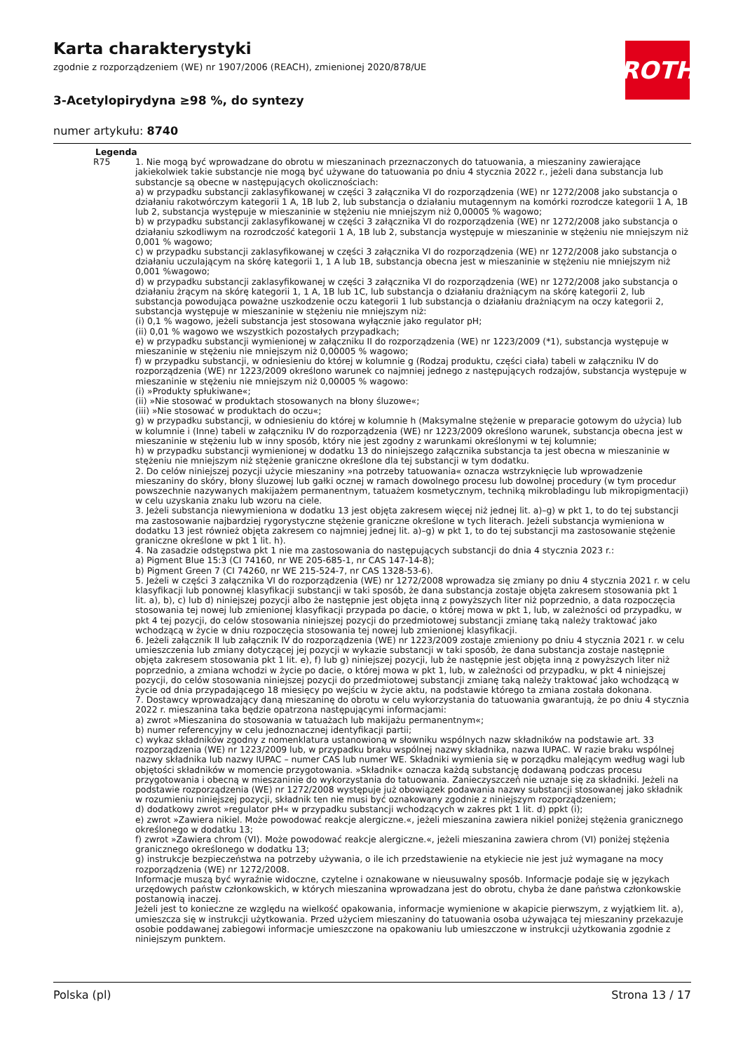Karta charakterystyki
zgodnie z rozporządzeniem (WE) nr 1907/2006 (REACH), zmienionej 2020/878/UE
3-Acetylopirydyna ≥98 %, do syntezy
numer artykułu: 8740
ROTH
Legenda
R75 1. Nie mogą być wprowadzane do obrotu w mieszaninach przeznaczonych do tatuowania, a mieszaniny zawierające jakiekolwiek takie substancje nie mogą być używane do tatuowania po dniu 4 stycznia 2022 r., jeżeli dana substancja lub substancje są obecne w następujących okolicznościach:
a) w przypadku substancji zaklasyfikowanej w części 3 załącznika VI do rozporządzenia (WE) nr 1272/2008 jako substancja o działaniu rakotwórczym kategorii 1 A, 1B lub 2, lub substancja o działaniu mutagennym na komórki rozrodcze kategorii 1 A, 1B lub 2, substancja występuje w mieszaninie w stężeniu nie mniejszym niż 0,00005 % wagowo;
b) w przypadku substancji zaklasyfikowanej w części 3 załącznika VI do rozporządzenia (WE) nr 1272/2008 jako substancja o działaniu szkodliwym na rozrodczość kategorii 1 A, 1B lub 2, substancja występuje w mieszaninie w stężeniu nie mniejszym niż 0,001 % wagowo;
c) w przypadku substancji zaklasyfikowanej w części 3 załącznika VI do rozporządzenia (WE) nr 1272/2008 jako substancja o działaniu uczulającym na skórę kategorii 1, 1 A lub 1B, substancja obecna jest w mieszaninie w stężeniu nie mniejszym niż 0,001 %wagowo;
d) w przypadku substancji zaklasyfikowanej w części 3 załącznika VI do rozporządzenia (WE) nr 1272/2008 jako substancja o działaniu żrącym na skórę kategorii 1, 1 A, 1B lub 1C, lub substancja o działaniu drażniącym na skórę kategorii 2, lub substancja powodująca poważne uszkodzenie oczu kategorii 1 lub substancja o działaniu drażniącym na oczy kategorii 2, substancja występuje w mieszaninie w stężeniu nie mniejszym niż:
(i) 0,1 % wagowo, jeżeli substancja jest stosowana wyłącznie jako regulator pH;
(ii) 0,01 % wagowo we wszystkich pozostałych przypadkach;
e) w przypadku substancji wymienionej w załączniku II do rozporządzenia (WE) nr 1223/2009 (*1), substancja występuje w mieszaninie w stężeniu nie mniejszym niż 0,00005 % wagowo;
f) w przypadku substancji, w odniesieniu do której w kolumnie g (Rodzaj produktu, części ciała) tabeli w załączniku IV do rozporządzenia (WE) nr 1223/2009 określono warunek co najmniej jednego z następujących rodzajów, substancja występuje w mieszaninie w stężeniu nie mniejszym niż 0,00005 % wagowo:
(i) »Produkty spłukiwane«;
(ii) »Nie stosować w produktach stosowanych na błony śluzowe«;
(iii) »Nie stosować w produktach do oczu«;
g) w przypadku substancji, w odniesieniu do której w kolumnie h (Maksymalne stężenie w preparacie gotowym do użycia) lub w kolumnie i (Inne) tabeli w załączniku IV do rozporządzenia (WE) nr 1223/2009 określono warunek, substancja obecna jest w mieszaninie w stężeniu lub w inny sposób, który nie jest zgodny z warunkami określonymi w tej kolumnie;
h) w przypadku substancji wymienionej w dodatku 13 do niniejszego załącznika substancja ta jest obecna w mieszaninie w stężeniu nie mniejszym niż stężenie graniczne określone dla tej substancji w tym dodatku.
2. Do celów niniejszej pozycji użycie mieszaniny »na potrzeby tatuowania« oznacza wstrzyknięcie lub wprowadzenie mieszaniny do skóry, błony śluzowej lub gałki ocznej w ramach dowolnego procesu lub dowolnej procedury (w tym procedur powszechnie nazywanych makijażem permanentnym, tatuażem kosmetycznym, techniką mikrobladingu lub mikropigmentacji) w celu uzyskania znaku lub wzoru na ciele.
3. Jeżeli substancja niewymieniona w dodatku 13 jest objęta zakresem więcej niż jednej lit. a)–g) w pkt 1, to do tej substancji ma zastosowanie najbardziej rygorystyczne stężenie graniczne określone w tych literach. Jeżeli substancja wymieniona w dodatku 13 jest również objęta zakresem co najmniej jednej lit. a)–g) w pkt 1, to do tej substancji ma zastosowanie stężenie graniczne określone w pkt 1 lit. h).
4. Na zasadzie odstępstwa pkt 1 nie ma zastosowania do następujących substancji do dnia 4 stycznia 2023 r.:
a) Pigment Blue 15:3 (CI 74160, nr WE 205-685-1, nr CAS 147-14-8);
b) Pigment Green 7 (CI 74260, nr WE 215-524-7, nr CAS 1328-53-6).
5. Jeżeli w części 3 załącznika VI do rozporządzenia (WE) nr 1272/2008 wprowadza się zmiany po dniu 4 stycznia 2021 r. w celu klasyfikacji lub ponownej klasyfikacji substancji w taki sposób, że dana substancja zostaje objęta zakresem stosowania pkt 1 lit. a), b), c) lub d) niniejszej pozycji albo że następnie jest objęta inną z powyższych liter niż poprzednio, a data rozpoczęcia stosowania tej nowej lub zmienionej klasyfikacji przypada po dacie, o której mowa w pkt 1, lub, w zależności od przypadku, w pkt 4 tej pozycji, do celów stosowania niniejszej pozycji do przedmiotowej substancji zmianę taką należy traktować jako wchodzącą w życie w dniu rozpoczęcia stosowania tej nowej lub zmienionej klasyfikacji.
6. Jeżeli załącznik II lub załącznik IV do rozporządzenia (WE) nr 1223/2009 zostaje zmieniony po dniu 4 stycznia 2021 r. w celu umieszczenia lub zmiany dotyczącej jej pozycji w wykazie substancji w taki sposób, że dana substancja zostaje następnie objęta zakresem stosowania pkt 1 lit. e), f) lub g) niniejszej pozycji, lub że następnie jest objęta inną z powyższych liter niż poprzednio, a zmiana wchodzi w życie po dacie, o której mowa w pkt 1, lub, w zależności od przypadku, w pkt 4 niniejszej pozycji, do celów stosowania niniejszej pozycji do przedmiotowej substancji zmianę taką należy traktować jako wchodzącą w życie od dnia przypadającego 18 miesięcy po wejściu w życie aktu, na podstawie którego ta zmiana została dokonana.
7. Dostawcy wprowadzający daną mieszaninę do obrotu w celu wykorzystania do tatuowania gwarantują, że po dniu 4 stycznia 2022 r. mieszanina taka będzie opatrzona następującymi informacjami:
a) zwrot »Mieszanina do stosowania w tatuażach lub makijażu permanentnym«;
b) numer referencyjny w celu jednoznacznej identyfikacji partii;
c) wykaz składników zgodny z nomenklatura ustanowioną w słowniku wspólnych nazw składników na podstawie art. 33 rozporządzenia (WE) nr 1223/2009 lub, w przypadku braku wspólnej nazwy składnika, nazwa IUPAC. W razie braku wspólnej nazwy składnika lub nazwy IUPAC – numer CAS lub numer WE. Składniki wymienia się w porządku malejącym według wagi lub objętości składników w momencie przygotowania. »Składnik« oznacza każdą substancję dodawaną podczas procesu przygotowania i obecną w mieszaninie do wykorzystania do tatuowania. Zanieczyszczeń nie uznaje się za składniki. Jeżeli na podstawie rozporządzenia (WE) nr 1272/2008 występuje już obowiązek podawania nazwy substancji stosowanej jako składnik w rozumieniu niniejszej pozycji, składnik ten nie musi być oznakowany zgodnie z niniejszym rozporządzeniem;
d) dodatkowy zwrot »regulator pH« w przypadku substancji wchodzących w zakres pkt 1 lit. d) ppkt (i);
e) zwrot »Zawiera nikiel. Może powodować reakcje alergiczne.«, jeżeli mieszanina zawiera nikiel poniżej stężenia granicznego określonego w dodatku 13;
f) zwrot »Zawiera chrom (VI). Może powodować reakcje alergiczne.«, jeżeli mieszanina zawiera chrom (VI) poniżej stężenia granicznego określonego w dodatku 13;
g) instrukcje bezpieczeństwa na potrzeby używania, o ile ich przedstawienie na etykiecie nie jest już wymagane na mocy rozporządzenia (WE) nr 1272/2008.
Informacje muszą być wyraźnie widoczne, czytelne i oznakowane w nieusuwalny sposób. Informacje podaje się w językach urzędowych państw członkowskich, w których mieszanina wprowadzana jest do obrotu, chyba że dane państwa członkowskie postanowią inaczej.
Jeżeli jest to konieczne ze względu na wielkość opakowania, informacje wymienione w akapicie pierwszym, z wyjątkiem lit. a), umieszcza się w instrukcji użytkowania. Przed użyciem mieszaniny do tatuowania osoba używająca tej mieszaniny przekazuje osobie poddawanej zabiegowi informacje umieszczone na opakowaniu lub umieszczone w instrukcji użytkowania zgodnie z niniejszym punktem.
Polska (pl) Strona 13 / 17